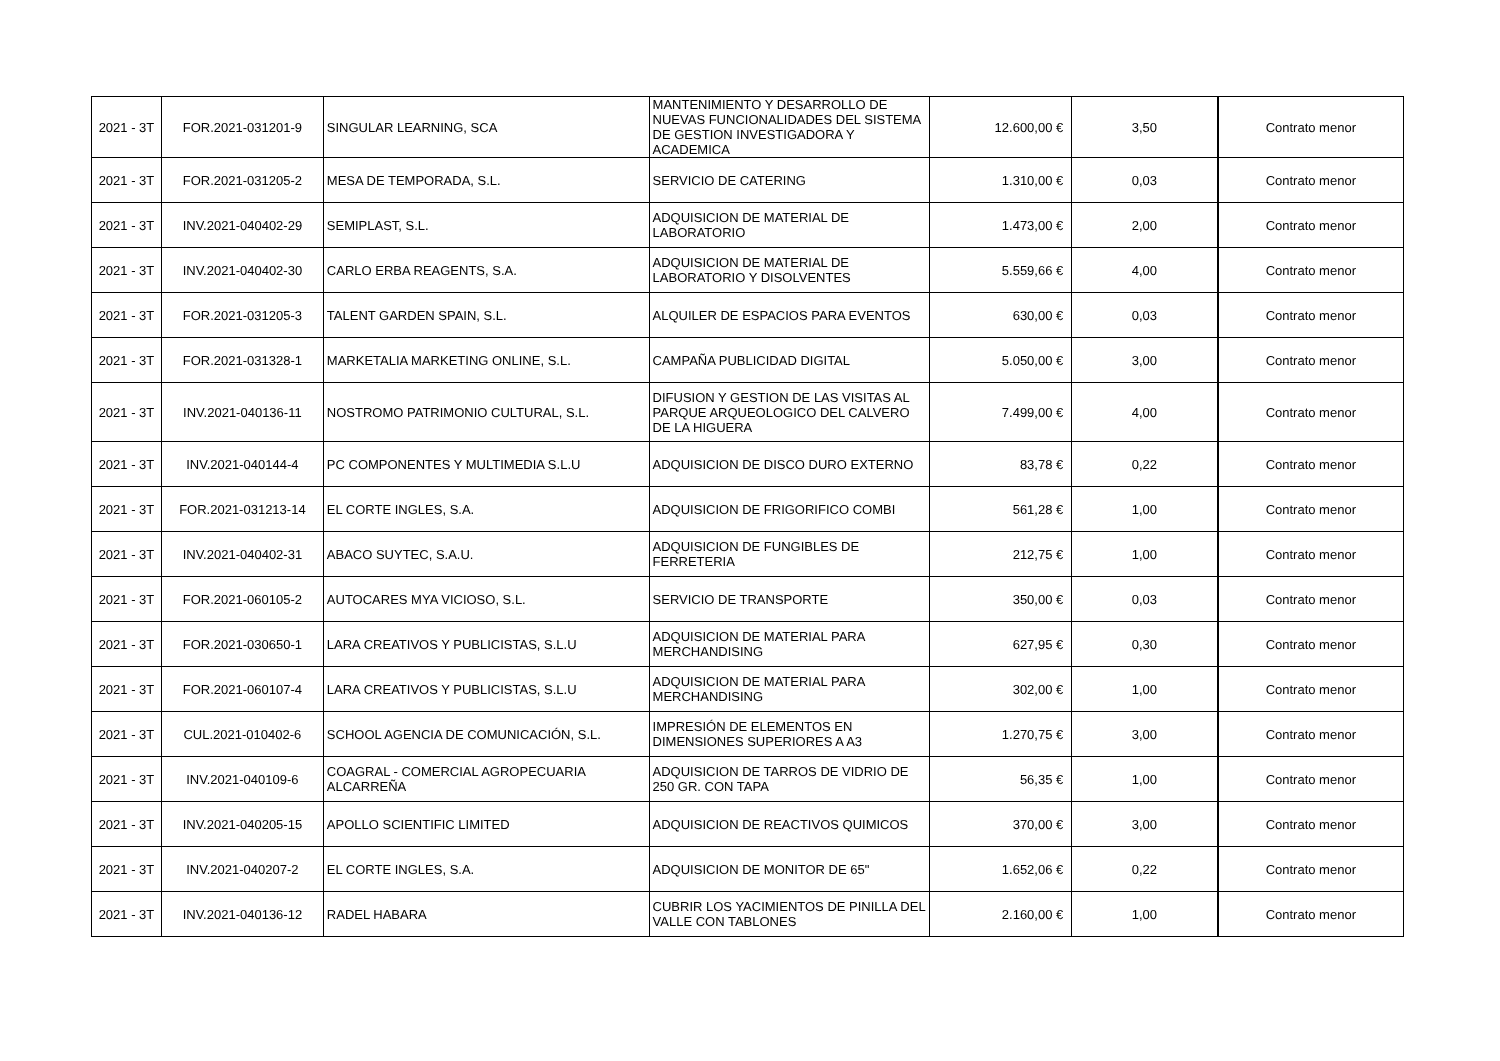| 2021 - 3T | FOR.2021-031201-9 | SINGULAR LEARNING, SCA | MANTENIMIENTO Y DESARROLLO DE NUEVAS FUNCIONALIDADES DEL SISTEMA DE GESTION INVESTIGADORA Y ACADEMICA | 12.600,00 € | 3,50 | Contrato menor |
| 2021 - 3T | FOR.2021-031205-2 | MESA DE TEMPORADA, S.L. | SERVICIO DE CATERING | 1.310,00 € | 0,03 | Contrato menor |
| 2021 - 3T | INV.2021-040402-29 | SEMIPLAST, S.L. | ADQUISICION DE MATERIAL DE LABORATORIO | 1.473,00 € | 2,00 | Contrato menor |
| 2021 - 3T | INV.2021-040402-30 | CARLO ERBA REAGENTS, S.A. | ADQUISICION DE MATERIAL DE LABORATORIO Y DISOLVENTES | 5.559,66 € | 4,00 | Contrato menor |
| 2021 - 3T | FOR.2021-031205-3 | TALENT GARDEN SPAIN, S.L. | ALQUILER DE ESPACIOS PARA EVENTOS | 630,00 € | 0,03 | Contrato menor |
| 2021 - 3T | FOR.2021-031328-1 | MARKETALIA MARKETING ONLINE, S.L. | CAMPAÑA PUBLICIDAD DIGITAL | 5.050,00 € | 3,00 | Contrato menor |
| 2021 - 3T | INV.2021-040136-11 | NOSTROMO PATRIMONIO CULTURAL, S.L. | DIFUSION Y GESTION DE LAS VISITAS AL PARQUE ARQUEOLOGICO DEL CALVERO DE LA HIGUERA | 7.499,00 € | 4,00 | Contrato menor |
| 2021 - 3T | INV.2021-040144-4 | PC COMPONENTES Y MULTIMEDIA S.L.U | ADQUISICION DE DISCO DURO EXTERNO | 83,78 € | 0,22 | Contrato menor |
| 2021 - 3T | FOR.2021-031213-14 | EL CORTE INGLES, S.A. | ADQUISICION DE FRIGORIFICO COMBI | 561,28 € | 1,00 | Contrato menor |
| 2021 - 3T | INV.2021-040402-31 | ABACO SUYTEC, S.A.U. | ADQUISICION DE FUNGIBLES DE FERRETERIA | 212,75 € | 1,00 | Contrato menor |
| 2021 - 3T | FOR.2021-060105-2 | AUTOCARES MYA VICIOSO, S.L. | SERVICIO DE TRANSPORTE | 350,00 € | 0,03 | Contrato menor |
| 2021 - 3T | FOR.2021-030650-1 | LARA CREATIVOS Y PUBLICISTAS, S.L.U | ADQUISICION DE MATERIAL PARA MERCHANDISING | 627,95 € | 0,30 | Contrato menor |
| 2021 - 3T | FOR.2021-060107-4 | LARA CREATIVOS Y PUBLICISTAS, S.L.U | ADQUISICION DE MATERIAL PARA MERCHANDISING | 302,00 € | 1,00 | Contrato menor |
| 2021 - 3T | CUL.2021-010402-6 | SCHOOL AGENCIA DE COMUNICACIÓN, S.L. | IMPRESIÓN DE ELEMENTOS EN DIMENSIONES SUPERIORES A A3 | 1.270,75 € | 3,00 | Contrato menor |
| 2021 - 3T | INV.2021-040109-6 | COAGRAL - COMERCIAL AGROPECUARIA ALCARREÑA | ADQUISICION DE TARROS DE VIDRIO DE 250 GR. CON TAPA | 56,35 € | 1,00 | Contrato menor |
| 2021 - 3T | INV.2021-040205-15 | APOLLO SCIENTIFIC LIMITED | ADQUISICION DE REACTIVOS QUIMICOS | 370,00 € | 3,00 | Contrato menor |
| 2021 - 3T | INV.2021-040207-2 | EL CORTE INGLES, S.A. | ADQUISICION DE MONITOR DE 65" | 1.652,06 € | 0,22 | Contrato menor |
| 2021 - 3T | INV.2021-040136-12 | RADEL HABARA | CUBRIR LOS YACIMIENTOS DE PINILLA DEL VALLE CON TABLONES | 2.160,00 € | 1,00 | Contrato menor |